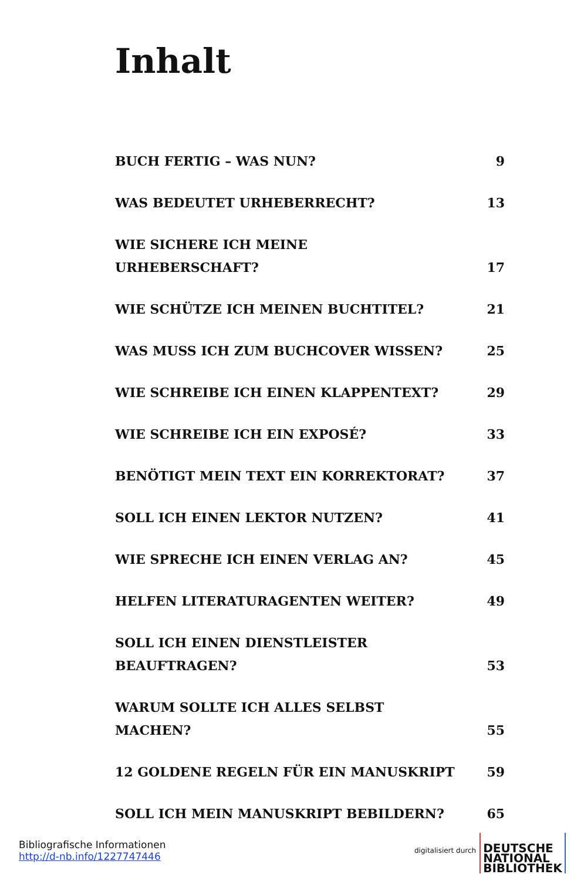Inhalt
BUCH FERTIG – WAS NUN? 9
WAS BEDEUTET URHEBERRECHT? 13
WIE SICHERE ICH MEINE URHEBERSCHAFT? 17
WIE SCHÜTZE ICH MEINEN BUCHTITEL? 21
WAS MUSS ICH ZUM BUCHCOVER WISSEN? 25
WIE SCHREIBE ICH EINEN KLAPPENTEXT? 29
WIE SCHREIBE ICH EIN EXPOSÉ? 33
BENÖTIGT MEIN TEXT EIN KORREKTORAT? 37
SOLL ICH EINEN LEKTOR NUTZEN? 41
WIE SPRECHE ICH EINEN VERLAG AN? 45
HELFEN LITERATURAGENTEN WEITER? 49
SOLL ICH EINEN DIENSTLEISTER
BEAUFTRAGEN? 53
WARUM SOLLTE ICH ALLES SELBST MACHEN? 55
12 GOLDENE REGELN FÜR EIN MANUSKRIPT 59
SOLL ICH MEIN MANUSKRIPT BEBILDERN? 65
Bibliografische Informationen
http://d-nb.info/1227747446
digitalisiert durch
DEUTSCHE
NATIONAL
BIBLIOTHEK